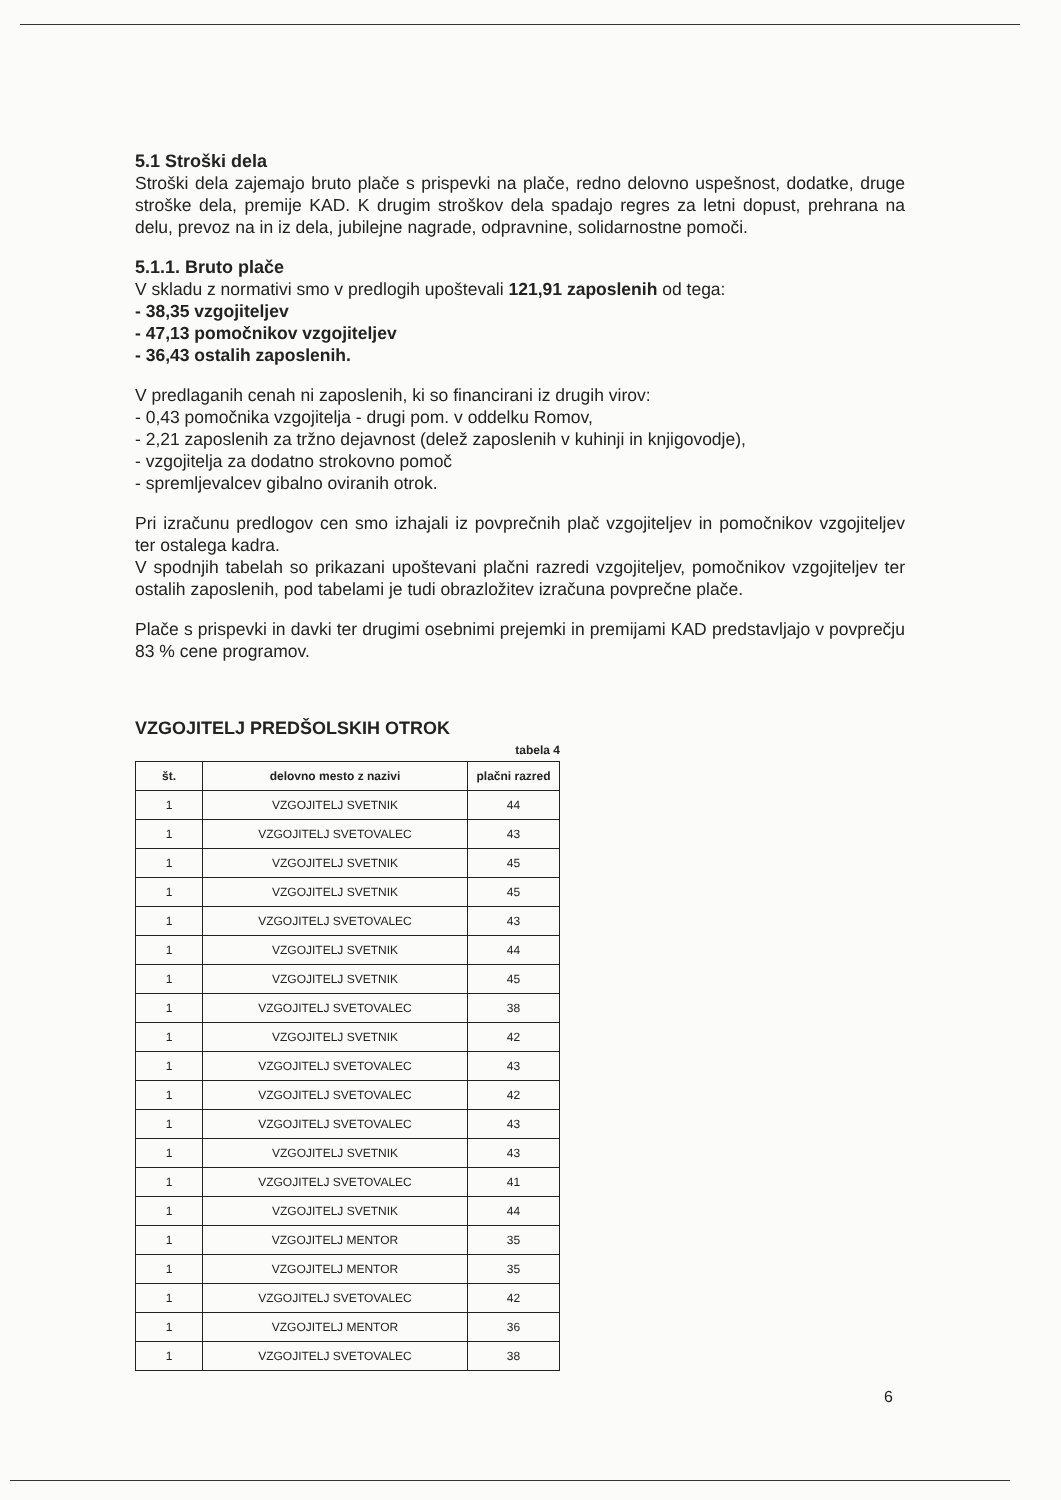5.1 Stroški dela
Stroški dela zajemajo bruto plače s prispevki na plače, redno delovno uspešnost, dodatke, druge stroške dela, premije KAD. K drugim stroškov dela spadajo regres za letni dopust, prehrana na delu, prevoz na in iz dela, jubilejne nagrade, odpravnine, solidarnostne pomoči.
5.1.1. Bruto plače
V skladu z normativi smo v predlogih upoštevali 121,91 zaposlenih od tega:
- 38,35 vzgojiteljev
- 47,13 pomočnikov vzgojiteljev
- 36,43 ostalih zaposlenih.
V predlaganih cenah ni zaposlenih, ki so financirani iz drugih virov:
- 0,43 pomočnika vzgojitelja - drugi pom. v oddelku Romov,
- 2,21 zaposlenih za tržno dejavnost (delež zaposlenih v kuhinji in knjigovodje),
- vzgojitelja za dodatno strokovno pomoč
- spremljevalcev gibalno oviranih otrok.
Pri izračunu predlogov cen smo izhajali iz povprečnih plač vzgojiteljev in pomočnikov vzgojiteljev ter ostalega kadra.
V spodnjih tabelah so prikazani upoštevani plačni razredi vzgojiteljev, pomočnikov vzgojiteljev ter ostalih zaposlenih, pod tabelami je tudi obrazložitev izračuna povprečne plače.
Plače s prispevki in davki ter drugimi osebnimi prejemki in premijami KAD predstavljajo v povprečju 83 % cene programov.
VZGOJITELJ PREDŠOLSKIH OTROK
tabela 4
| št. | delovno mesto z nazivi | plačni razred |
| --- | --- | --- |
| 1 | VZGOJITELJ SVETNIK | 44 |
| 1 | VZGOJITELJ SVETOVALEC | 43 |
| 1 | VZGOJITELJ SVETNIK | 45 |
| 1 | VZGOJITELJ SVETNIK | 45 |
| 1 | VZGOJITELJ SVETOVALEC | 43 |
| 1 | VZGOJITELJ SVETNIK | 44 |
| 1 | VZGOJITELJ SVETNIK | 45 |
| 1 | VZGOJITELJ SVETOVALEC | 38 |
| 1 | VZGOJITELJ SVETNIK | 42 |
| 1 | VZGOJITELJ SVETOVALEC | 43 |
| 1 | VZGOJITELJ SVETOVALEC | 42 |
| 1 | VZGOJITELJ SVETOVALEC | 43 |
| 1 | VZGOJITELJ SVETNIK | 43 |
| 1 | VZGOJITELJ SVETOVALEC | 41 |
| 1 | VZGOJITELJ SVETNIK | 44 |
| 1 | VZGOJITELJ MENTOR | 35 |
| 1 | VZGOJITELJ MENTOR | 35 |
| 1 | VZGOJITELJ SVETOVALEC | 42 |
| 1 | VZGOJITELJ MENTOR | 36 |
| 1 | VZGOJITELJ SVETOVALEC | 38 |
6